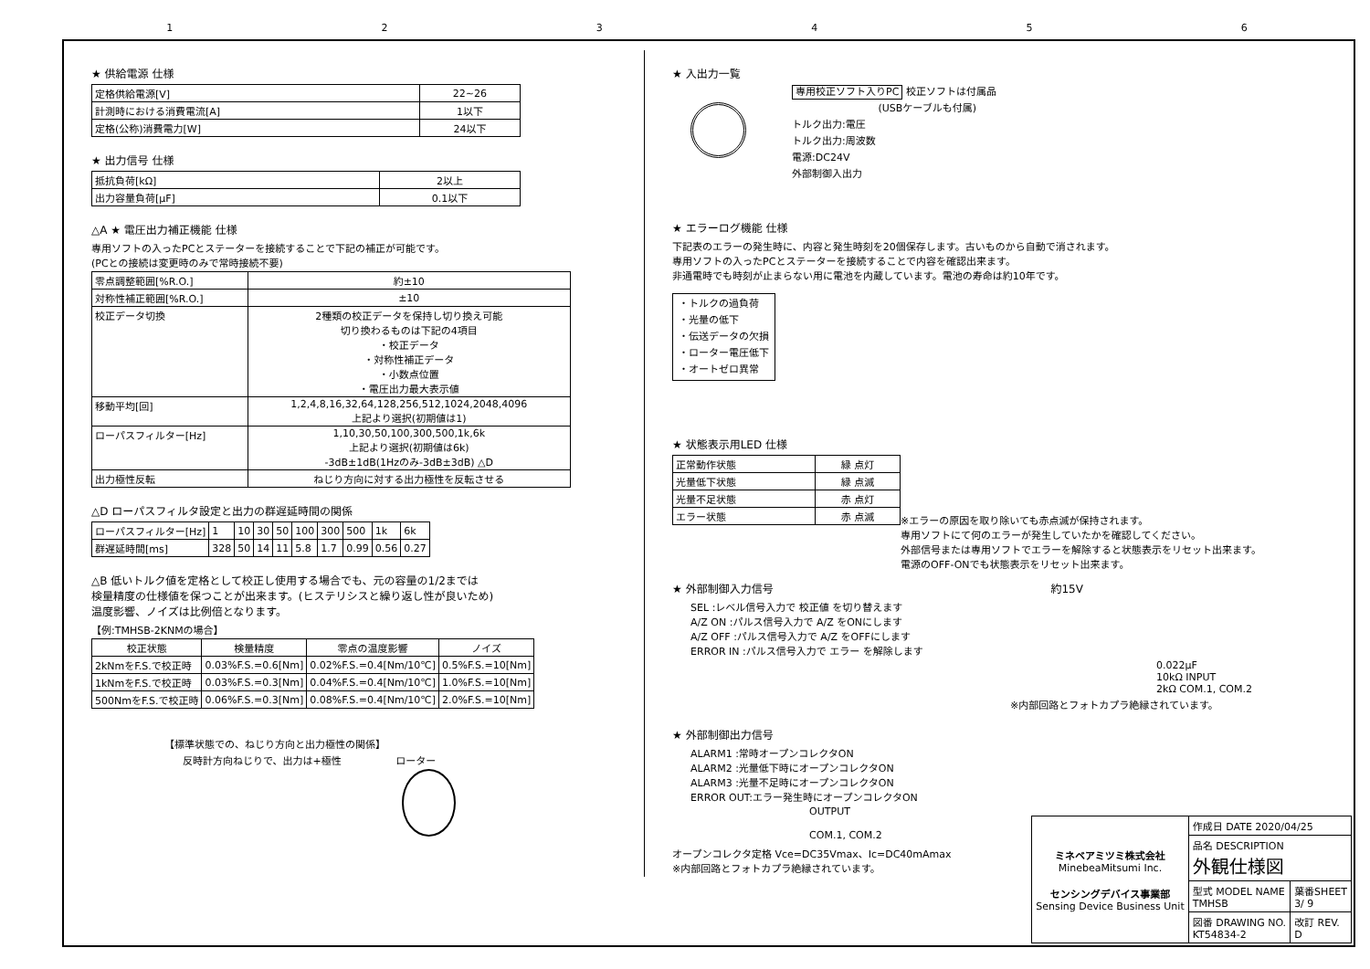123456
★ 供給電源 仕様
| 定格供給電源[V] | 22~26 |
| 計測時における消費電流[A] | 1以下 |
| 定格(公称)消費電力[W] | 24以下 |
★ 出力信号 仕様
| 抵抗負荷[kΩ] | 2以上 |
| 出力容量負荷[μF] | 0.1以下 |
△A ★ 電圧出力補正機能 仕様
専用ソフトの入ったPCとステーターを接続することで下記の補正が可能です。
(PCとの接続は変更時のみで常時接続不要)
| 零点調整範囲[%R.O.] | 約±10 |
| 対称性補正範囲[%R.O.] | ±10 |
| 校正データ切換 | 2種類の校正データを保持し切り換え可能 切り換わるものは下記の4項目 ・校正データ ・対称性補正データ ・小数点位置 ・電圧出力最大表示値 |
| 移動平均[回] | 1,2,4,8,16,32,64,128,256,512,1024,2048,4096 上記より選択(初期値は1) |
| ローパスフィルター[Hz] | 1,10,30,50,100,300,500,1k,6k 上記より選択(初期値は6k) -3dB±1dB(1Hzのみ-3dB±3dB) △D |
| 出力極性反転 | ねじり方向に対する出力極性を反転させる |
△D ローパスフィルタ設定と出力の群遅延時間の関係
| ローパスフィルター[Hz] | 1 | 10 | 30 | 50 | 100 | 300 | 500 | 1k | 6k |
| 群遅延時間[ms] | 328 | 50 | 14 | 11 | 5.8 | 1.7 | 0.99 | 0.56 | 0.27 |
△B 低いトルク値を定格として校正し使用する場合でも、元の容量の1/2までは
検量精度の仕様値を保つことが出来ます。(ヒステリシスと繰り返し性が良いため)
温度影響、ノイズは比例倍となります。
【例:TMHSB-2KNMの場合】
| 校正状態 | 検量精度 | 零点の温度影響 | ノイズ |
| --- | --- | --- | --- |
| 2kNmをF.S.で校正時 | 0.03%F.S.=0.6[Nm] | 0.02%F.S.=0.4[Nm/10℃] | 0.5%F.S.=10[Nm] |
| 1kNmをF.S.で校正時 | 0.03%F.S.=0.3[Nm] | 0.04%F.S.=0.4[Nm/10℃] | 1.0%F.S.=10[Nm] |
| 500NmをF.S.で校正時 | 0.06%F.S.=0.3[Nm] | 0.08%F.S.=0.4[Nm/10℃] | 2.0%F.S.=10[Nm] |
【標準状態での、ねじり方向と出力極性の関係】
反時計方向ねじりで、出力は+極性 ローター
★ 入出力一覧
専用校正ソフト入りPC 校正ソフトは付属品
(USBケーブルも付属)
トルク出力:電圧
トルク出力:周波数
電源:DC24V
外部制御入出力
★ エラーログ機能 仕様
下記表のエラーの発生時に、内容と発生時刻を20個保存します。古いものから自動で消されます。
専用ソフトの入ったPCとステーターを接続することで内容を確認出来ます。
非通電時でも時刻が止まらない用に電池を内蔵しています。電池の寿命は約10年です。
・トルクの過負荷
・光量の低下
・伝送データの欠損
・ローター電圧低下
・オートゼロ異常
★ 状態表示用LED 仕様
| 正常動作状態 | 緑 点灯 |
| 光量低下状態 | 緑 点滅 |
| 光量不足状態 | 赤 点灯 |
| エラー状態 | 赤 点滅 |
※エラーの原因を取り除いても赤点滅が保持されます。
専用ソフトにて何のエラーが発生していたかを確認してください。
外部信号または専用ソフトでエラーを解除すると状態表示をリセット出来ます。
電源のOFF-ONでも状態表示をリセット出来ます。
★ 外部制御入力信号 約15V
SEL :レベル信号入力で 校正値 を切り替えます
A/Z ON :パルス信号入力で A/Z をONにします
A/Z OFF :パルス信号入力で A/Z をOFFにします
ERROR IN :パルス信号入力で エラー を解除します
0.022μF
10kΩ INPUT
2kΩ COM.1, COM.2
※内部回路とフォトカプラ絶縁されています。
★ 外部制御出力信号
ALARM1 :常時オープンコレクタON
ALARM2 :光量低下時にオープンコレクタON
ALARM3 :光量不足時にオープンコレクタON
ERROR OUT:エラー発生時にオープンコレクタON
OUTPUT
COM.1, COM.2
オープンコレクタ定格 Vce=DC35Vmax、Ic=DC40mAmax
※内部回路とフォトカプラ絶縁されています。
| ミネベアミツミ株式会社 MinebeaMitsumi Inc. センシングデバイス事業部 Sensing Device Business Unit | 作成日 DATE 2020/04/25 | |
| | 品名 DESCRIPTION 外観仕様図 | |
| | 型式 MODEL NAME TMHSB | 葉番SHEET 3/ 9 |
| | 図番 DRAWING NO. KT54834-2 | 改訂 REV. D |